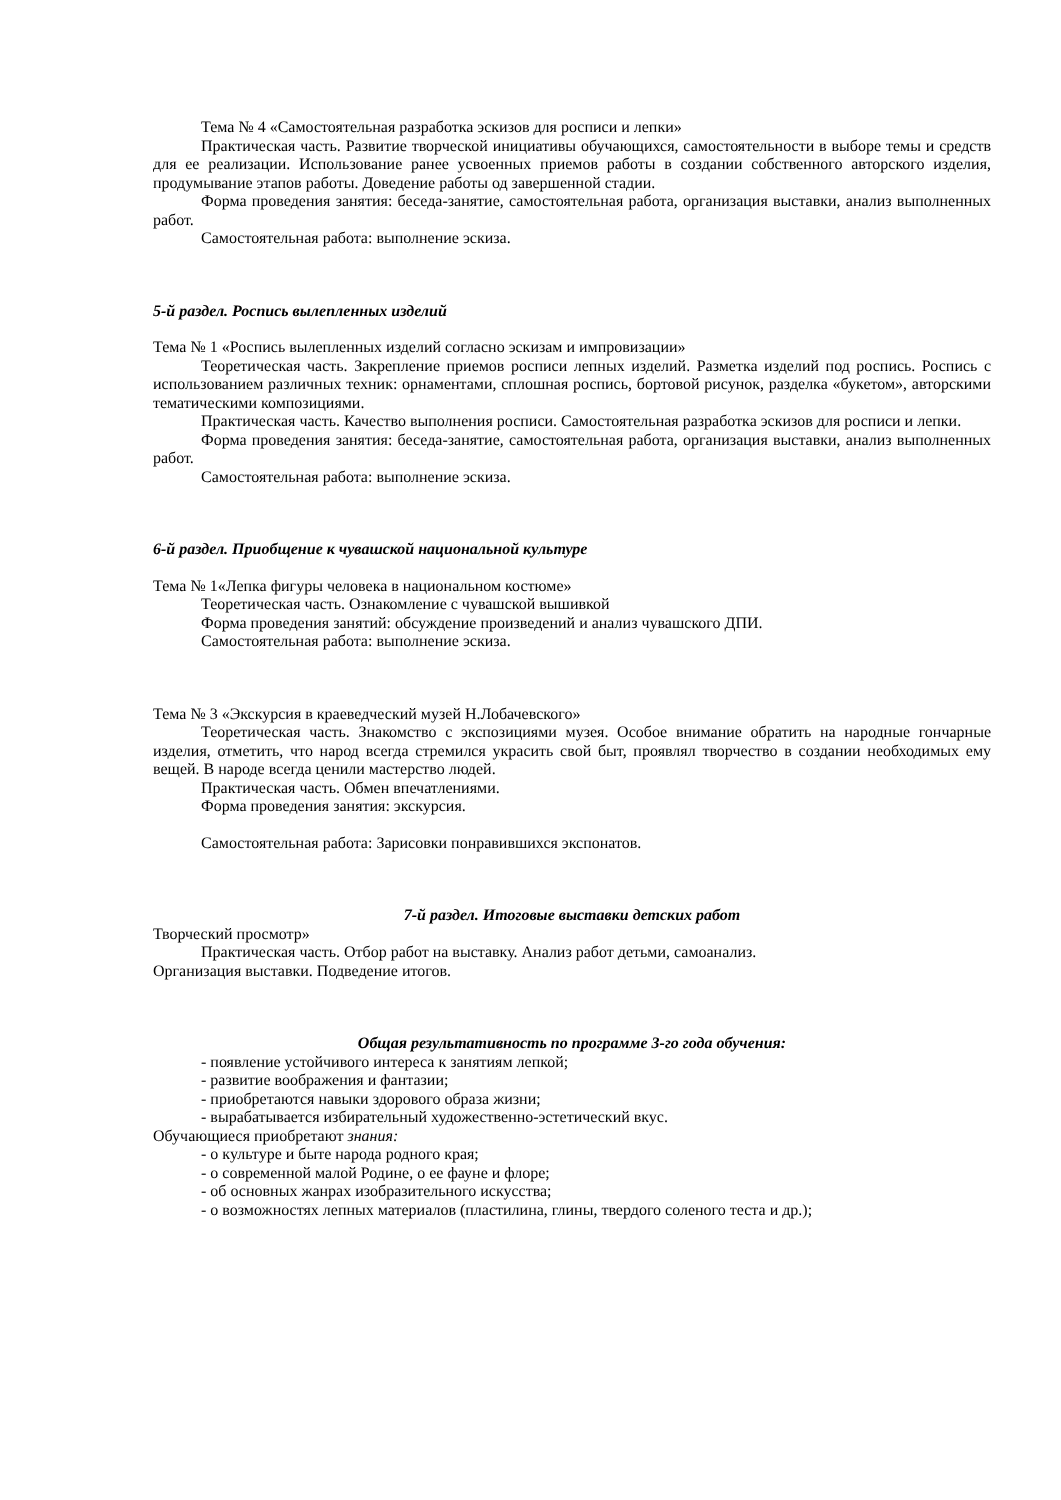Тема № 4 «Самостоятельная разработка эскизов для росписи и лепки»
Практическая часть. Развитие творческой инициативы обучающихся, самостоятельности в выборе темы и средств для ее реализации. Использование ранее усвоенных приемов работы в создании собственного авторского изделия, продумывание этапов работы. Доведение работы од завершенной стадии.
Форма проведения занятия: беседа-занятие, самостоятельная работа, организация выставки, анализ выполненных работ.
Самостоятельная работа: выполнение эскиза.
5-й раздел. Роспись вылепленных изделий
Тема № 1 «Роспись вылепленных изделий согласно эскизам и импровизации»
Теоретическая часть. Закрепление приемов росписи лепных изделий. Разметка изделий под роспись. Роспись с использованием различных техник: орнаментами, сплошная роспись, бортовой рисунок, разделка «букетом», авторскими тематическими композициями.
Практическая часть. Качество выполнения росписи. Самостоятельная разработка эскизов для росписи и лепки.
Форма проведения занятия: беседа-занятие, самостоятельная работа, организация выставки, анализ выполненных работ.
Самостоятельная работа: выполнение эскиза.
6-й раздел. Приобщение к чувашской национальной культуре
Тема № 1«Лепка фигуры человека в национальном костюме»
Теоретическая часть. Ознакомление с чувашской вышивкой
Форма проведения занятий: обсуждение произведений и анализ чувашского ДПИ.
Самостоятельная работа: выполнение эскиза.
Тема № 3 «Экскурсия в краеведческий музей Н.Лобачевского»
Теоретическая часть. Знакомство с экспозициями музея. Особое внимание обратить на народные гончарные изделия, отметить, что народ всегда стремился украсить свой быт, проявлял творчество в создании необходимых ему вещей. В народе всегда ценили мастерство людей.
Практическая часть. Обмен впечатлениями.
Форма проведения занятия: экскурсия.
Самостоятельная работа: Зарисовки понравившихся экспонатов.
7-й раздел. Итоговые выставки детских работ
Творческий просмотр»
Практическая часть. Отбор работ на выставку. Анализ работ детьми, самоанализ.
Организация выставки. Подведение итогов.
Общая результативность по программе 3-го года обучения:
- появление устойчивого интереса к занятиям лепкой;
- развитие воображения и фантазии;
- приобретаются навыки здорового образа жизни;
- вырабатывается избирательный художественно-эстетический вкус.
Обучающиеся приобретают знания:
- о культуре и быте народа родного края;
- о современной малой Родине, о ее фауне и флоре;
- об основных жанрах изобразительного искусства;
- о возможностях лепных материалов (пластилина, глины, твердого соленого теста и др.);